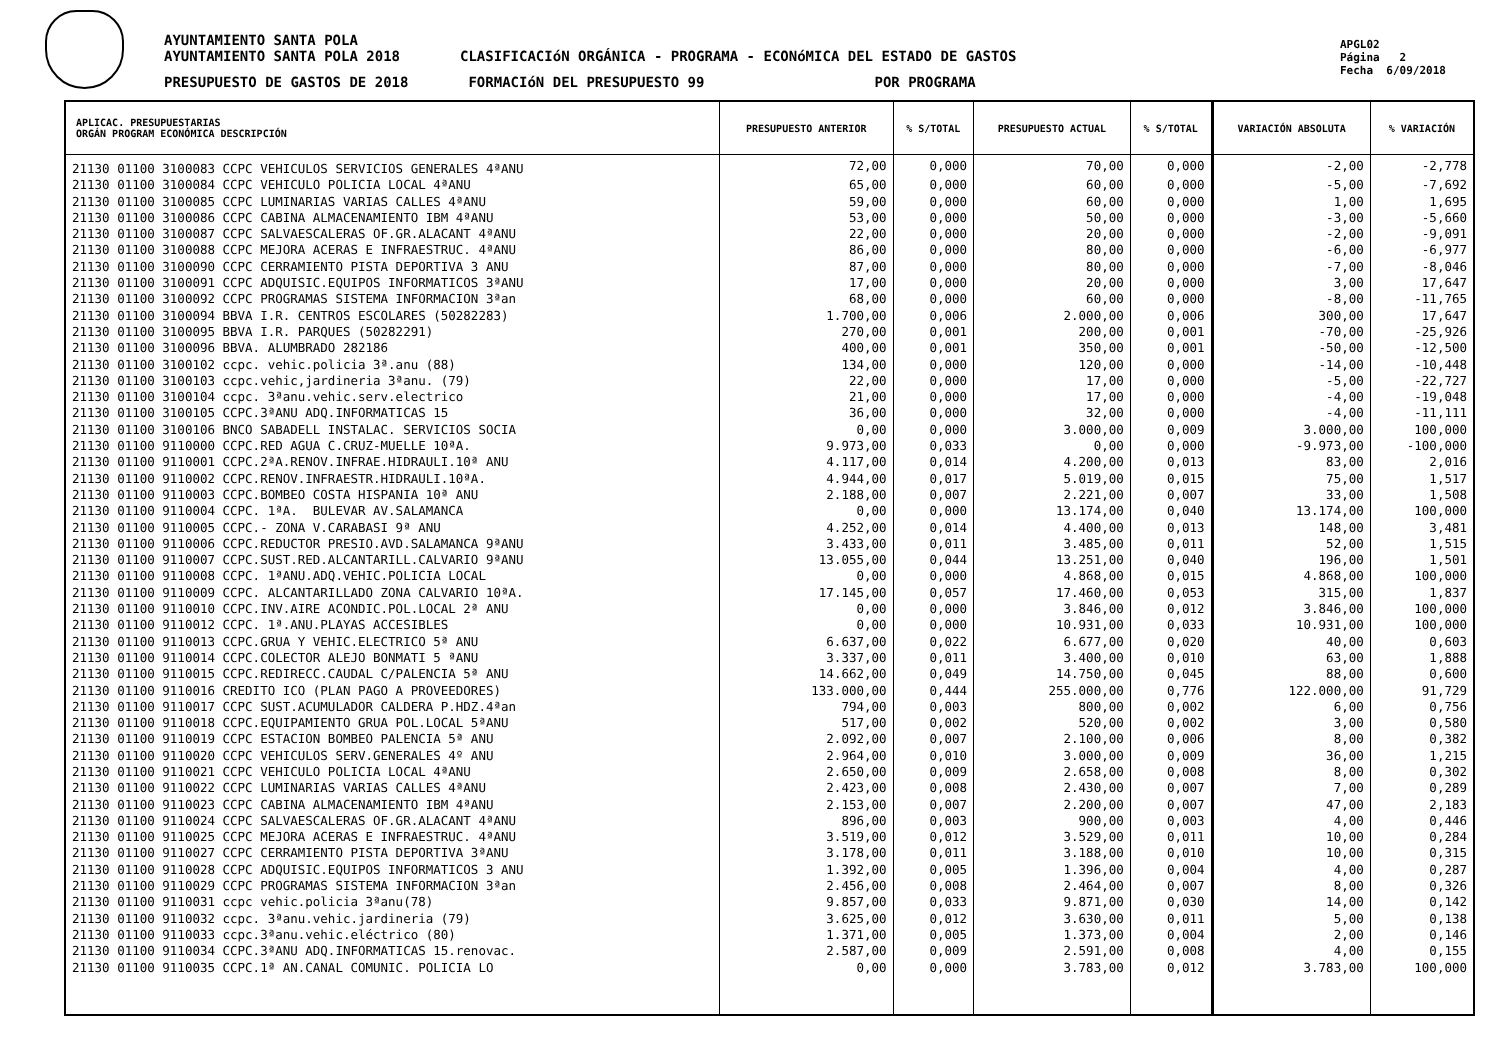AYUNTAMIENTO SANTA POLA
AYUNTAMIENTO SANTA POLA 2018 CLASIFICACIóN ORGÁNICA - PROGRAMA - ECONóMICA DEL ESTADO DE GASTOS
PRESUPUESTO DE GASTOS DE 2018 FORMACIóN DEL PRESUPUESTO 99 POR PROGRAMA
APGL02
Página 2
Fecha 6/09/2018
| APLICAC. PRESUPUESTARIAS ORGÁN PROGRAM ECONÓMICA DESCRIPCIÓN | PRESUPUESTO ANTERIOR | % S/TOTAL | PRESUPUESTO ACTUAL | % S/TOTAL | VARIACIÓN ABSOLUTA | % VARIACIÓN |
| --- | --- | --- | --- | --- | --- | --- |
| 21130 01100 3100083 CCPC VEHICULOS SERVICIOS GENERALES 4ªANU | 72,00 | 0,000 | 70,00 | 0,000 | -2,00 | -2,778 |
| 21130 01100 3100084 CCPC VEHICULO POLICIA LOCAL 4ªANU | 65,00 | 0,000 | 60,00 | 0,000 | -5,00 | -7,692 |
| 21130 01100 3100085 CCPC LUMINARIAS VARIAS CALLES 4ªANU | 59,00 | 0,000 | 60,00 | 0,000 | 1,00 | 1,695 |
| 21130 01100 3100086 CCPC CABINA ALMACENAMIENTO IBM 4ªANU | 53,00 | 0,000 | 50,00 | 0,000 | -3,00 | -5,660 |
| 21130 01100 3100087 CCPC SALVAESCALERAS OF.GR.ALACANT 4ªANU | 22,00 | 0,000 | 20,00 | 0,000 | -2,00 | -9,091 |
| 21130 01100 3100088 CCPC MEJORA ACERAS E INFRAESTRUC. 4ªANU | 86,00 | 0,000 | 80,00 | 0,000 | -6,00 | -6,977 |
| 21130 01100 3100090 CCPC CERRAMIENTO PISTA DEPORTIVA 3 ANU | 87,00 | 0,000 | 80,00 | 0,000 | -7,00 | -8,046 |
| 21130 01100 3100091 CCPC ADQUISIC.EQUIPOS INFORMATICOS 3ªANU | 17,00 | 0,000 | 20,00 | 0,000 | 3,00 | 17,647 |
| 21130 01100 3100092 CCPC PROGRAMAS SISTEMA INFORMACION 3ªan | 68,00 | 0,000 | 60,00 | 0,000 | -8,00 | -11,765 |
| 21130 01100 3100094 BBVA I.R. CENTROS ESCOLARES (50282283) | 1.700,00 | 0,006 | 2.000,00 | 0,006 | 300,00 | 17,647 |
| 21130 01100 3100095 BBVA I.R. PARQUES (50282291) | 270,00 | 0,001 | 200,00 | 0,001 | -70,00 | -25,926 |
| 21130 01100 3100096 BBVA. ALUMBRADO 282186 | 400,00 | 0,001 | 350,00 | 0,001 | -50,00 | -12,500 |
| 21130 01100 3100102 ccpc. vehic.policia 3ª.anu (88) | 134,00 | 0,000 | 120,00 | 0,000 | -14,00 | -10,448 |
| 21130 01100 3100103 ccpc.vehic,jardineria 3ªanu. (79) | 22,00 | 0,000 | 17,00 | 0,000 | -5,00 | -22,727 |
| 21130 01100 3100104 ccpc. 3ªanu.vehic.serv.electrico | 21,00 | 0,000 | 17,00 | 0,000 | -4,00 | -19,048 |
| 21130 01100 3100105 CCPC.3ªANU ADQ.INFORMATICAS 15 | 36,00 | 0,000 | 32,00 | 0,000 | -4,00 | -11,111 |
| 21130 01100 3100106 BNCO SABADELL INSTALAC. SERVICIOS SOCIA | 0,00 | 0,000 | 3.000,00 | 0,009 | 3.000,00 | 100,000 |
| 21130 01100 9110000 CCPC.RED AGUA C.CRUZ-MUELLE 10ªA. | 9.973,00 | 0,033 | 0,00 | 0,000 | -9.973,00 | -100,000 |
| 21130 01100 9110001 CCPC.2ªA.RENOV.INFRAE.HIDRAULI.10ª ANU | 4.117,00 | 0,014 | 4.200,00 | 0,013 | 83,00 | 2,016 |
| 21130 01100 9110002 CCPC.RENOV.INFRAESTR.HIDRAULI.10ªA. | 4.944,00 | 0,017 | 5.019,00 | 0,015 | 75,00 | 1,517 |
| 21130 01100 9110003 CCPC.BOMBEO COSTA HISPANIA 10ª ANU | 2.188,00 | 0,007 | 2.221,00 | 0,007 | 33,00 | 1,508 |
| 21130 01100 9110004 CCPC. 1ªA. BULEVAR AV.SALAMANCA | 0,00 | 0,000 | 13.174,00 | 0,040 | 13.174,00 | 100,000 |
| 21130 01100 9110005 CCPC.- ZONA V.CARABASI 9ª ANU | 4.252,00 | 0,014 | 4.400,00 | 0,013 | 148,00 | 3,481 |
| 21130 01100 9110006 CCPC.REDUCTOR PRESIO.AVD.SALAMANCA 9ªANU | 3.433,00 | 0,011 | 3.485,00 | 0,011 | 52,00 | 1,515 |
| 21130 01100 9110007 CCPC.SUST.RED.ALCANTARILL.CALVARIO 9ªANU | 13.055,00 | 0,044 | 13.251,00 | 0,040 | 196,00 | 1,501 |
| 21130 01100 9110008 CCPC. 1ªANU.ADQ.VEHIC.POLICIA LOCAL | 0,00 | 0,000 | 4.868,00 | 0,015 | 4.868,00 | 100,000 |
| 21130 01100 9110009 CCPC. ALCANTARILLADO ZONA CALVARIO 10ªA. | 17.145,00 | 0,057 | 17.460,00 | 0,053 | 315,00 | 1,837 |
| 21130 01100 9110010 CCPC.INV.AIRE ACONDIC.POL.LOCAL 2ª ANU | 0,00 | 0,000 | 3.846,00 | 0,012 | 3.846,00 | 100,000 |
| 21130 01100 9110012 CCPC. 1ª.ANU.PLAYAS ACCESIBLES | 0,00 | 0,000 | 10.931,00 | 0,033 | 10.931,00 | 100,000 |
| 21130 01100 9110013 CCPC.GRUA Y VEHIC.ELECTRICO 5ª ANU | 6.637,00 | 0,022 | 6.677,00 | 0,020 | 40,00 | 0,603 |
| 21130 01100 9110014 CCPC.COLECTOR ALEJO BONMATI 5 ªANU | 3.337,00 | 0,011 | 3.400,00 | 0,010 | 63,00 | 1,888 |
| 21130 01100 9110015 CCPC.REDIRECC.CAUDAL C/PALENCIA 5ª ANU | 14.662,00 | 0,049 | 14.750,00 | 0,045 | 88,00 | 0,600 |
| 21130 01100 9110016 CREDITO ICO (PLAN PAGO A PROVEEDORES) | 133.000,00 | 0,444 | 255.000,00 | 0,776 | 122.000,00 | 91,729 |
| 21130 01100 9110017 CCPC SUST.ACUMULADOR CALDERA P.HDZ.4ªan | 794,00 | 0,003 | 800,00 | 0,002 | 6,00 | 0,756 |
| 21130 01100 9110018 CCPC.EQUIPAMIENTO GRUA POL.LOCAL 5ªANU | 517,00 | 0,002 | 520,00 | 0,002 | 3,00 | 0,580 |
| 21130 01100 9110019 CCPC ESTACION BOMBEO PALENCIA 5ª ANU | 2.092,00 | 0,007 | 2.100,00 | 0,006 | 8,00 | 0,382 |
| 21130 01100 9110020 CCPC VEHICULOS SERV.GENERALES 4º ANU | 2.964,00 | 0,010 | 3.000,00 | 0,009 | 36,00 | 1,215 |
| 21130 01100 9110021 CCPC VEHICULO POLICIA LOCAL 4ªANU | 2.650,00 | 0,009 | 2.658,00 | 0,008 | 8,00 | 0,302 |
| 21130 01100 9110022 CCPC LUMINARIAS VARIAS CALLES 4ªANU | 2.423,00 | 0,008 | 2.430,00 | 0,007 | 7,00 | 0,289 |
| 21130 01100 9110023 CCPC CABINA ALMACENAMIENTO IBM 4ªANU | 2.153,00 | 0,007 | 2.200,00 | 0,007 | 47,00 | 2,183 |
| 21130 01100 9110024 CCPC SALVAESCALERAS OF.GR.ALACANT 4ªANU | 896,00 | 0,003 | 900,00 | 0,003 | 4,00 | 0,446 |
| 21130 01100 9110025 CCPC MEJORA ACERAS E INFRAESTRUC. 4ªANU | 3.519,00 | 0,012 | 3.529,00 | 0,011 | 10,00 | 0,284 |
| 21130 01100 9110027 CCPC CERRAMIENTO PISTA DEPORTIVA 3ªANU | 3.178,00 | 0,011 | 3.188,00 | 0,010 | 10,00 | 0,315 |
| 21130 01100 9110028 CCPC ADQUISIC.EQUIPOS INFORMATICOS 3 ANU | 1.392,00 | 0,005 | 1.396,00 | 0,004 | 4,00 | 0,287 |
| 21130 01100 9110029 CCPC PROGRAMAS SISTEMA INFORMACION 3ªan | 2.456,00 | 0,008 | 2.464,00 | 0,007 | 8,00 | 0,326 |
| 21130 01100 9110031 ccpc vehic.policia 3ªanu(78) | 9.857,00 | 0,033 | 9.871,00 | 0,030 | 14,00 | 0,142 |
| 21130 01100 9110032 ccpc. 3ªanu.vehic.jardineria (79) | 3.625,00 | 0,012 | 3.630,00 | 0,011 | 5,00 | 0,138 |
| 21130 01100 9110033 ccpc.3ªanu.vehic.eléctrico (80) | 1.371,00 | 0,005 | 1.373,00 | 0,004 | 2,00 | 0,146 |
| 21130 01100 9110034 CCPC.3ªANU ADQ.INFORMATICAS 15.renovac. | 2.587,00 | 0,009 | 2.591,00 | 0,008 | 4,00 | 0,155 |
| 21130 01100 9110035 CCPC.1ª AN.CANAL COMUNIC. POLICIA LO | 0,00 | 0,000 | 3.783,00 | 0,012 | 3.783,00 | 100,000 |